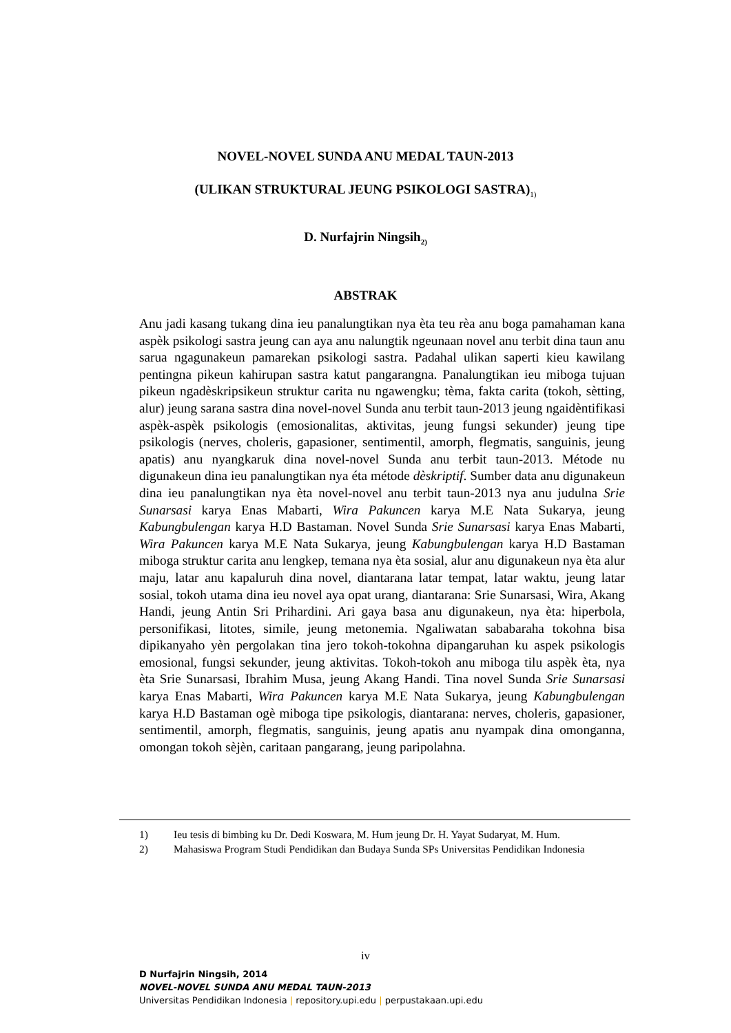NOVEL-NOVEL SUNDA ANU MEDAL TAUN-2013
(ULIKAN STRUKTURAL JEUNG PSIKOLOGI SASTRA)<sub>1)</sub>
D. Nurfajrin Ningsih<sub>2)</sub>
ABSTRAK
Anu jadi kasang tukang dina ieu panalungtikan nya èta teu rèa anu boga pamahaman kana aspèk psikologi sastra jeung can aya anu nalungtik ngeunaan novel anu terbit dina taun anu sarua ngagunakeun pamarekan psikologi sastra. Padahal ulikan saperti kieu kawilang pentingna pikeun kahirupan sastra katut pangarangna. Panalungtikan ieu miboga tujuan pikeun ngadèskripsikeun struktur carita nu ngawengku; tèma, fakta carita (tokoh, sètting, alur) jeung sarana sastra dina novel-novel Sunda anu terbit taun-2013 jeung ngaidèntifikasi aspèk-aspèk psikologis (emosionalitas, aktivitas, jeung fungsi sekunder) jeung tipe psikologis (nerves, choleris, gapasioner, sentimentil, amorph, flegmatis, sanguinis, jeung apatis) anu nyangkaruk dina novel-novel Sunda anu terbit taun-2013. Métode nu digunakeun dina ieu panalungtikan nya éta métode dèskriptif. Sumber data anu digunakeun dina ieu panalungtikan nya èta novel-novel anu terbit taun-2013 nya anu judulna Srie Sunarsasi karya Enas Mabarti, Wira Pakuncen karya M.E Nata Sukarya, jeung Kabungbulengan karya H.D Bastaman. Novel Sunda Srie Sunarsasi karya Enas Mabarti, Wira Pakuncen karya M.E Nata Sukarya, jeung Kabungbulengan karya H.D Bastaman miboga struktur carita anu lengkep, temana nya èta sosial, alur anu digunakeun nya èta alur maju, latar anu kapaluruh dina novel, diantarana latar tempat, latar waktu, jeung latar sosial, tokoh utama dina ieu novel aya opat urang, diantarana: Srie Sunarsasi, Wira, Akang Handi, jeung Antin Sri Prihardini. Ari gaya basa anu digunakeun, nya èta: hiperbola, personifikasi, litotes, simile, jeung metonemia. Ngaliwatan sababaraha tokohna bisa dipikanyaho yèn pergolakan tina jero tokoh-tokohna dipangaruhan ku aspek psikologis emosional, fungsi sekunder, jeung aktivitas. Tokoh-tokoh anu miboga tilu aspèk èta, nya èta Srie Sunarsasi, Ibrahim Musa, jeung Akang Handi. Tina novel Sunda Srie Sunarsasi karya Enas Mabarti, Wira Pakuncen karya M.E Nata Sukarya, jeung Kabungbulengan karya H.D Bastaman ogè miboga tipe psikologis, diantarana: nerves, choleris, gapasioner, sentimentil, amorph, flegmatis, sanguinis, jeung apatis anu nyampak dina omonganna, omongan tokoh sèjèn, caritaan pangarang, jeung paripolahna.
1) Ieu tesis di bimbing ku Dr. Dedi Koswara, M. Hum jeung Dr. H. Yayat Sudaryat, M. Hum.
2) Mahasiswa Program Studi Pendidikan dan Budaya Sunda SPs Universitas Pendidikan Indonesia
iv
D Nurfajrin Ningsih, 2014
NOVEL-NOVEL SUNDA ANU MEDAL TAUN-2013
Universitas Pendidikan Indonesia | repository.upi.edu | perpustakaan.upi.edu